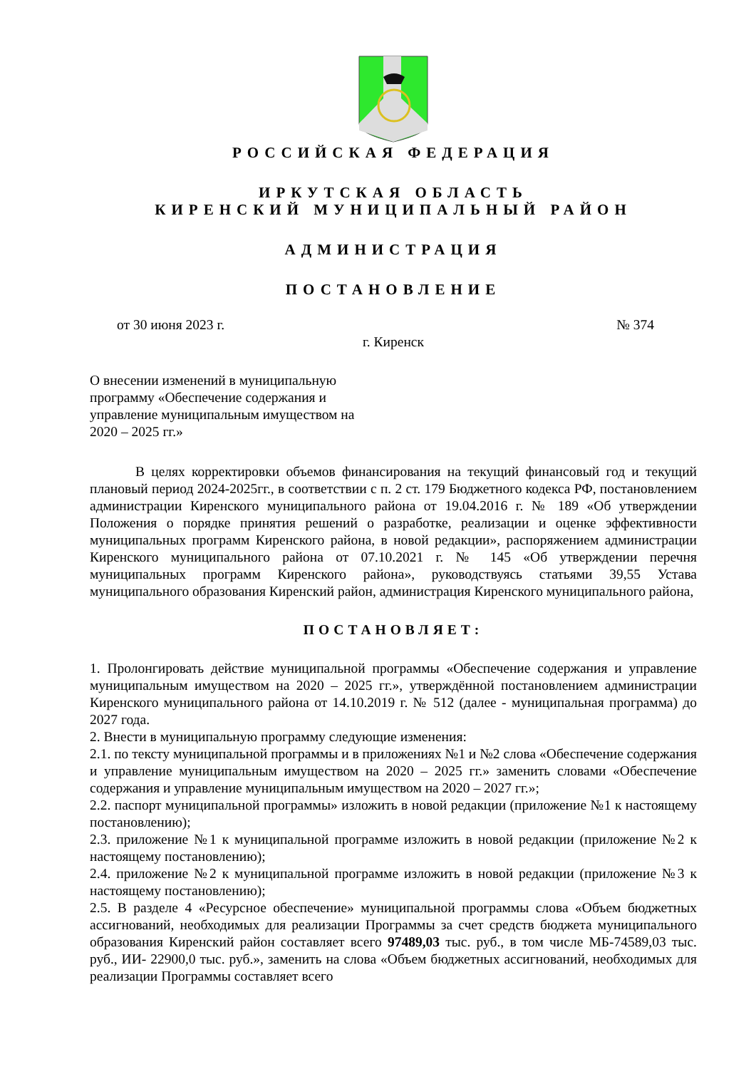РОССИЙСКАЯ ФЕДЕРАЦИЯ
ИРКУТСКАЯ ОБЛАСТЬ
КИРЕНСКИЙ МУНИЦИПАЛЬНЫЙ РАЙОН
АДМИНИСТРАЦИЯ
ПОСТАНОВЛЕНИЕ
от 30 июня 2023 г. № 374
г. Киренск
О внесении изменений в муниципальную программу «Обеспечение содержания и управление муниципальным имуществом на 2020 – 2025 гг.»
В целях корректировки объемов финансирования на текущий финансовый год и текущий плановый период 2024-2025гг., в соответствии с п. 2 ст. 179 Бюджетного кодекса РФ, постановлением администрации Киренского муниципального района от 19.04.2016 г. № 189 «Об утверждении Положения о порядке принятия решений о разработке, реализации и оценке эффективности муниципальных программ Киренского района, в новой редакции», распоряжением администрации Киренского муниципального района от 07.10.2021 г. № 145 «Об утверждении перечня муниципальных программ Киренского района», руководствуясь статьями 39,55 Устава муниципального образования Киренский район, администрация Киренского муниципального района,
ПОСТАНОВЛЯЕТ:
1. Пролонгировать действие муниципальной программы «Обеспечение содержания и управление муниципальным имуществом на 2020 – 2025 гг.», утверждённой постановлением администрации Киренского муниципального района от 14.10.2019 г. № 512 (далее - муниципальная программа) до 2027 года.
2. Внести в муниципальную программу следующие изменения:
2.1. по тексту муниципальной программы и в приложениях №1 и №2 слова «Обеспечение содержания и управление муниципальным имуществом на 2020 – 2025 гг.» заменить словами «Обеспечение содержания и управление муниципальным имуществом на 2020 – 2027 гг.»;
2.2. паспорт муниципальной программы» изложить в новой редакции (приложение №1 к настоящему постановлению);
2.3. приложение №1 к муниципальной программе изложить в новой редакции (приложение №2 к настоящему постановлению);
2.4. приложение №2 к муниципальной программе изложить в новой редакции (приложение №3 к настоящему постановлению);
2.5. В разделе 4 «Ресурсное обеспечение» муниципальной программы слова «Объем бюджетных ассигнований, необходимых для реализации Программы за счет средств бюджета муниципального образования Киренский район составляет всего 97489,03 тыс. руб., в том числе МБ-74589,03 тыс. руб., ИИ- 22900,0 тыс. руб.», заменить на слова «Объем бюджетных ассигнований, необходимых для реализации Программы составляет всего